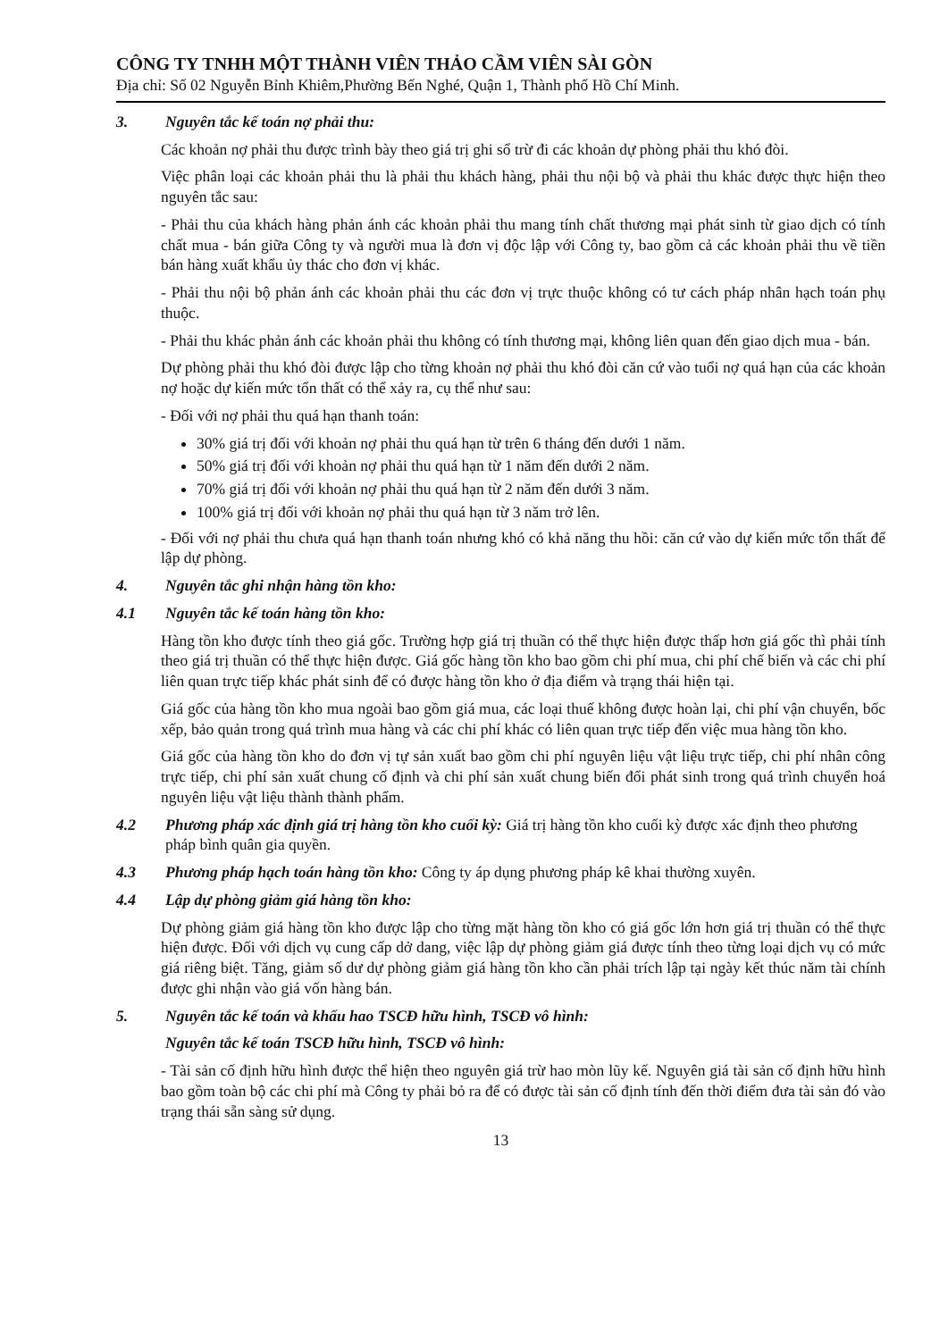CÔNG TY TNHH MỘT THÀNH VIÊN THẢO CẦM VIÊN SÀI GÒN
Địa chỉ: Số 02 Nguyễn Bỉnh Khiêm,Phường Bến Nghé, Quận 1, Thành phố Hồ Chí Minh.
3. Nguyên tắc kế toán nợ phải thu:
Các khoản nợ phải thu được trình bày theo giá trị ghi sổ trừ đi các khoản dự phòng phải thu khó đòi.
Việc phân loại các khoản phải thu là phải thu khách hàng, phải thu nội bộ và phải thu khác được thực hiện theo nguyên tắc sau:
- Phải thu của khách hàng phản ánh các khoản phải thu mang tính chất thương mại phát sinh từ giao dịch có tính chất mua - bán giữa Công ty và người mua là đơn vị độc lập với Công ty, bao gồm cả các khoản phải thu về tiền bán hàng xuất khẩu ủy thác cho đơn vị khác.
- Phải thu nội bộ phản ánh các khoản phải thu các đơn vị trực thuộc không có tư cách pháp nhân hạch toán phụ thuộc.
- Phải thu khác phản ánh các khoản phải thu không có tính thương mại, không liên quan đến giao dịch mua - bán.
Dự phòng phải thu khó đòi được lập cho từng khoản nợ phải thu khó đòi căn cứ vào tuổi nợ quá hạn của các khoản nợ hoặc dự kiến mức tổn thất có thể xảy ra, cụ thể như sau:
- Đối với nợ phải thu quá hạn thanh toán:
30% giá trị đối với khoản nợ phải thu quá hạn từ trên 6 tháng đến dưới 1 năm.
50% giá trị đối với khoản nợ phải thu quá hạn từ 1 năm đến dưới 2 năm.
70% giá trị đối với khoản nợ phải thu quá hạn từ 2 năm đến dưới 3 năm.
100% giá trị đối với khoản nợ phải thu quá hạn từ 3 năm trở lên.
- Đối với nợ phải thu chưa quá hạn thanh toán nhưng khó có khả năng thu hồi: căn cứ vào dự kiến mức tổn thất để lập dự phòng.
4. Nguyên tắc ghi nhận hàng tồn kho:
4.1 Nguyên tắc kế toán hàng tồn kho:
Hàng tồn kho được tính theo giá gốc. Trường hợp giá trị thuần có thể thực hiện được thấp hơn giá gốc thì phải tính theo giá trị thuần có thể thực hiện được. Giá gốc hàng tồn kho bao gồm chi phí mua, chi phí chế biến và các chi phí liên quan trực tiếp khác phát sinh để có được hàng tồn kho ở địa điểm và trạng thái hiện tại.
Giá gốc của hàng tồn kho mua ngoài bao gồm giá mua, các loại thuế không được hoàn lại, chi phí vận chuyển, bốc xếp, bảo quản trong quá trình mua hàng và các chi phí khác có liên quan trực tiếp đến việc mua hàng tồn kho.
Giá gốc của hàng tồn kho do đơn vị tự sản xuất bao gồm chi phí nguyên liệu vật liệu trực tiếp, chi phí nhân công trực tiếp, chi phí sản xuất chung cố định và chi phí sản xuất chung biến đổi phát sinh trong quá trình chuyển hoá nguyên liệu vật liệu thành thành phẩm.
4.2 Phương pháp xác định giá trị hàng tồn kho cuối kỳ: Giá trị hàng tồn kho cuối kỳ được xác định theo phương pháp bình quân gia quyền.
4.3 Phương pháp hạch toán hàng tồn kho: Công ty áp dụng phương pháp kê khai thường xuyên.
4.4 Lập dự phòng giảm giá hàng tồn kho:
Dự phòng giảm giá hàng tồn kho được lập cho từng mặt hàng tồn kho có giá gốc lớn hơn giá trị thuần có thể thực hiện được. Đối với dịch vụ cung cấp dở dang, việc lập dự phòng giảm giá được tính theo từng loại dịch vụ có mức giá riêng biệt. Tăng, giảm số dư dự phòng giảm giá hàng tồn kho cần phải trích lập tại ngày kết thúc năm tài chính được ghi nhận vào giá vốn hàng bán.
5. Nguyên tắc kế toán và khấu hao TSCĐ hữu hình, TSCĐ vô hình:
Nguyên tắc kế toán TSCĐ hữu hình, TSCĐ vô hình:
- Tài sản cố định hữu hình được thể hiện theo nguyên giá trừ hao mòn lũy kế. Nguyên giá tài sản cố định hữu hình bao gồm toàn bộ các chi phí mà Công ty phải bỏ ra để có được tài sản cố định tính đến thời điểm đưa tài sản đó vào trạng thái sẵn sàng sử dụng.
13